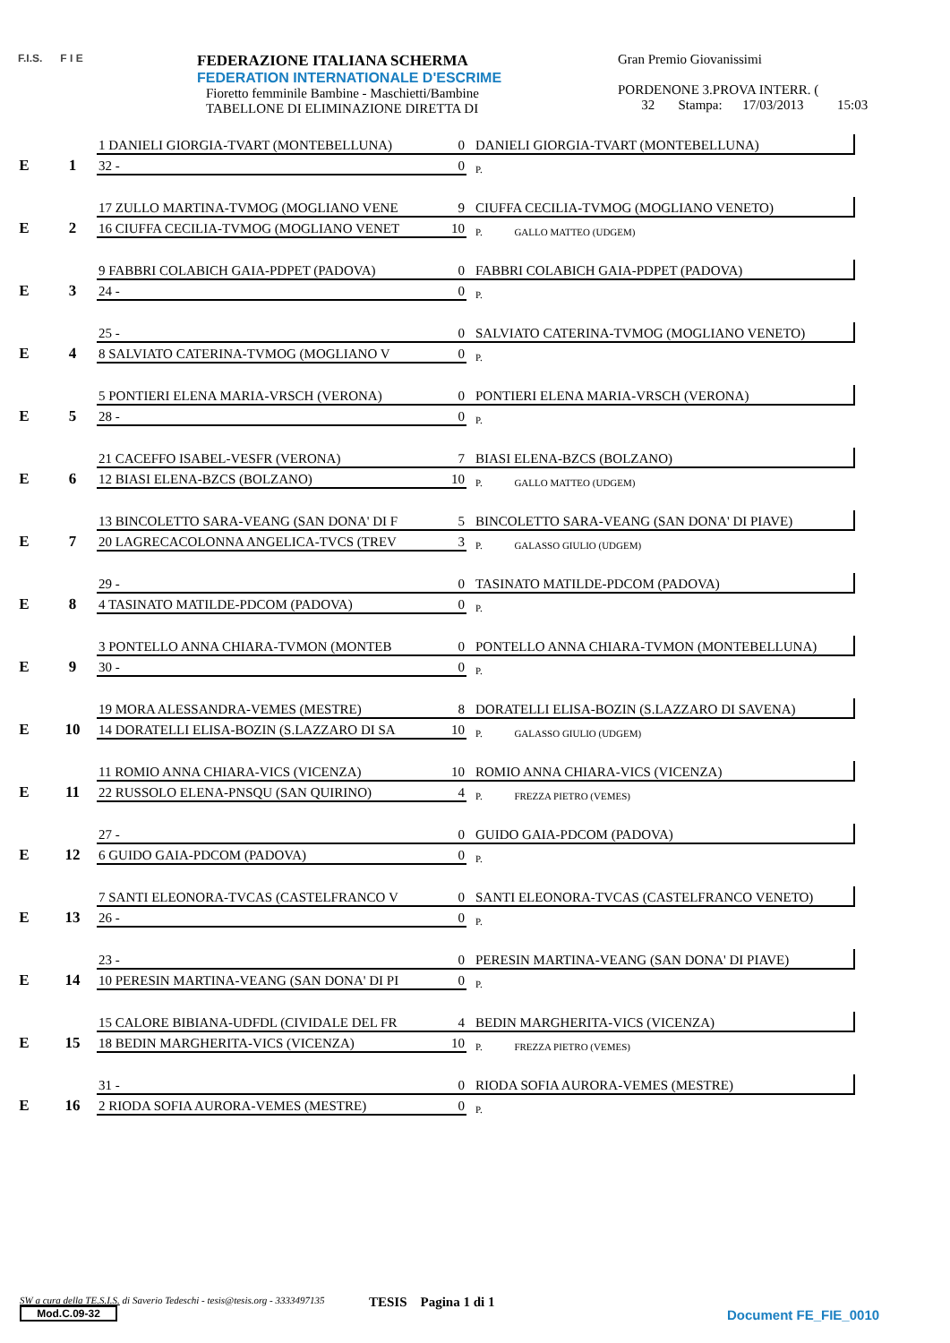F.I.S. F I E
FEDERAZIONE ITALIANA SCHERMA
FEDERATION INTERNATIONALE D'ESCRIME
Fioretto femminile Bambine - Maschietti/Bambine
TABELLONE DI ELIMINAZIONE DIRETTA DI
Gran Premio Giovanissimi
PORDENONE 3.PROVA INTERR. (
32 Stampa: 17/03/2013 15:03
| E | 1 | 1 DANIELI GIORGIA-TVART (MONTEBELLUNA) | 0 | DANIELI GIORGIA-TVART (MONTEBELLUNA) |
| | | 32 - | 0 | P. |
| E | 2 | 17 ZULLO MARTINA-TVMOG (MOGLIANO VENE | 9 | CIUFFA CECILIA-TVMOG (MOGLIANO VENETO) |
| | | 16 CIUFFA CECILIA-TVMOG (MOGLIANO VENET | 10 | P. GALLO MATTEO (UDGEM) |
| E | 3 | 9 FABBRI COLABICH GAIA-PDPET (PADOVA) | 0 | FABBRI COLABICH GAIA-PDPET (PADOVA) |
| | | 24 - | 0 | P. |
| E | 4 | 25 - | 0 | SALVIATO CATERINA-TVMOG (MOGLIANO VENETO) |
| | | 8 SALVIATO CATERINA-TVMOG (MOGLIANO V | 0 | P. |
| E | 5 | 5 PONTIERI ELENA MARIA-VRSCH (VERONA) | 0 | PONTIERI ELENA MARIA-VRSCH (VERONA) |
| | | 28 - | 0 | P. |
| E | 6 | 21 CACEFFO ISABEL-VESFR (VERONA) | 7 | BIASI ELENA-BZCS (BOLZANO) |
| | | 12 BIASI ELENA-BZCS (BOLZANO) | 10 | P. GALLO MATTEO (UDGEM) |
| E | 7 | 13 BINCOLETTO SARA-VEANG (SAN DONA' DI F | 5 | BINCOLETTO SARA-VEANG (SAN DONA' DI PIAVE) |
| | | 20 LAGRECACOLONNA ANGELICA-TVCS (TREV | 3 | P. GALASSO GIULIO (UDGEM) |
| E | 8 | 29 - | 0 | TASINATO MATILDE-PDCOM (PADOVA) |
| | | 4 TASINATO MATILDE-PDCOM (PADOVA) | 0 | P. |
| E | 9 | 3 PONTELLO ANNA CHIARA-TVMON (MONTEB | 0 | PONTELLO ANNA CHIARA-TVMON (MONTEBELLUNA) |
| | | 30 - | 0 | P. |
| E | 10 | 19 MORA ALESSANDRA-VEMES (MESTRE) | 8 | DORATELLI ELISA-BOZIN (S.LAZZARO DI SAVENA) |
| | | 14 DORATELLI ELISA-BOZIN (S.LAZZARO DI SA | 10 | P. GALASSO GIULIO (UDGEM) |
| E | 11 | 11 ROMIO ANNA CHIARA-VICS (VICENZA) | 10 | ROMIO ANNA CHIARA-VICS (VICENZA) |
| | | 22 RUSSOLO ELENA-PNSQU (SAN QUIRINO) | 4 | P. FREZZA PIETRO (VEMES) |
| E | 12 | 27 - | 0 | GUIDO GAIA-PDCOM (PADOVA) |
| | | 6 GUIDO GAIA-PDCOM (PADOVA) | 0 | P. |
| E | 13 | 7 SANTI ELEONORA-TVCAS (CASTELFRANCO V | 0 | SANTI ELEONORA-TVCAS (CASTELFRANCO VENETO) |
| | | 26 - | 0 | P. |
| E | 14 | 23 - | 0 | PERESIN MARTINA-VEANG (SAN DONA' DI PIAVE) |
| | | 10 PERESIN MARTINA-VEANG (SAN DONA' DI PI | 0 | P. |
| E | 15 | 15 CALORE BIBIANA-UDFDL (CIVIDALE DEL FR | 4 | BEDIN MARGHERITA-VICS (VICENZA) |
| | | 18 BEDIN MARGHERITA-VICS (VICENZA) | 10 | P. FREZZA PIETRO (VEMES) |
| E | 16 | 31 - | 0 | RIODA SOFIA AURORA-VEMES (MESTRE) |
| | | 2 RIODA SOFIA AURORA-VEMES (MESTRE) | 0 | P. |
SW a cura della TE.S.I.S. di Saverio Tedeschi - tesis@tesis.org - 3333497135
Mod.C.09-32
TESIS Pagina 1 di 1
Document FE_FIE_0010